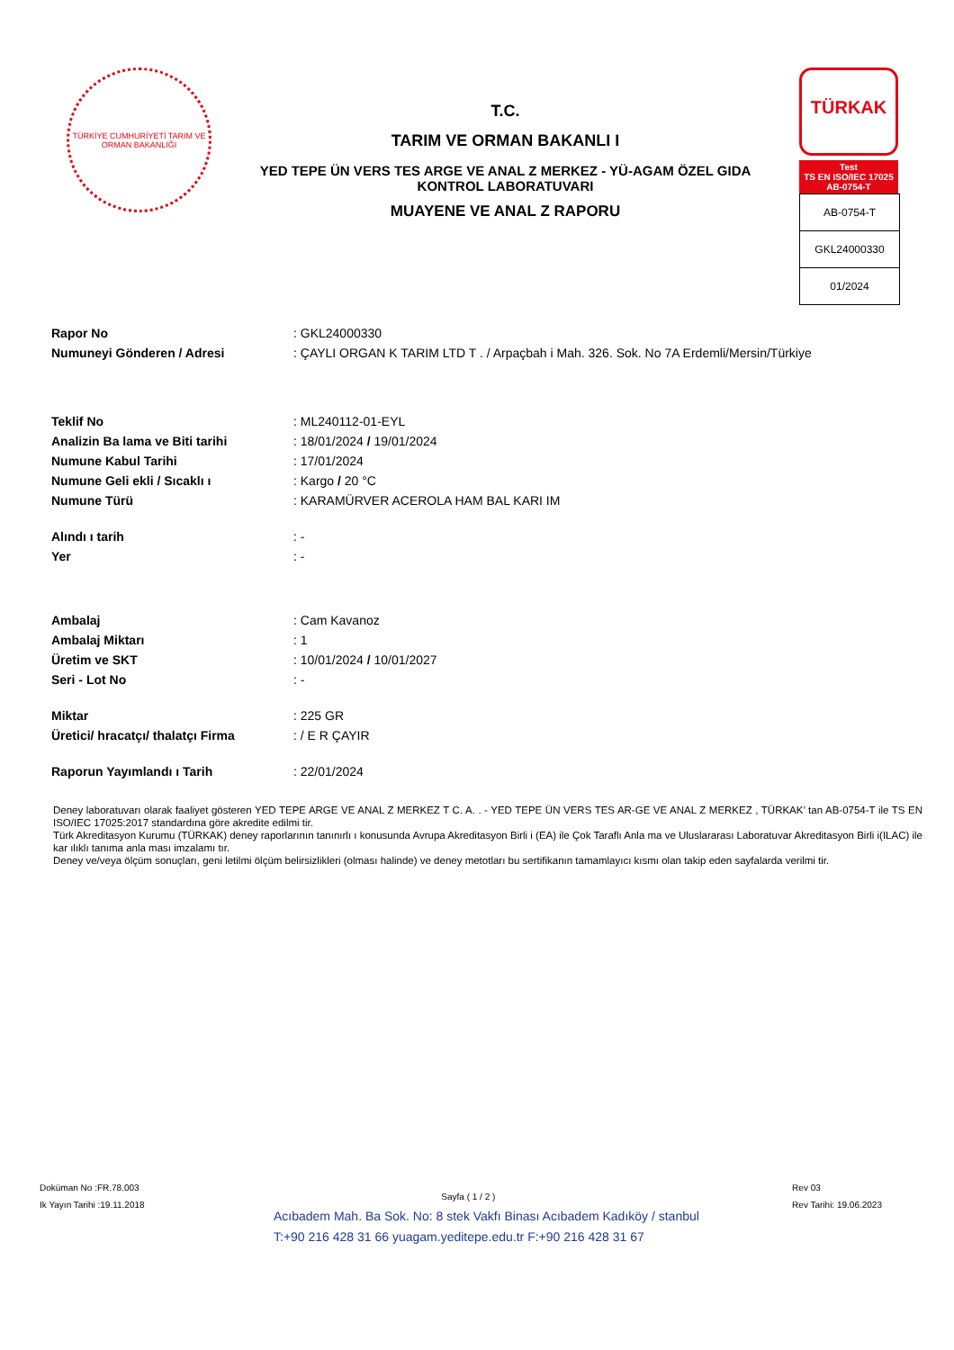TÜRKİYE CUMHURİYETİ TARIM VE ORMAN BAKANLIĞI
T.C.
TARIM VE ORMAN BAKANLI I
YED TEPE ÜN VERS TES ARGE VE ANAL Z MERKEZ - YÜ-AGAM ÖZEL GIDA
KONTROL LABORATUVARI
MUAYENE VE ANAL Z RAPORU
TÜRKAK
Test
TS EN ISO/IEC 17025
AB-0754-T
| AB-0754-T |
| GKL24000330 |
| 01/2024 |
| Rapor No | : GKL24000330 |
| Numuneyi Gönderen / Adresi | : ÇAYLI ORGAN K TARIM LTD T . / Arpaçbah i Mah. 326. Sok. No 7A Erdemli/Mersin/Türkiye |
| Teklif No | : ML240112-01-EYL |
| Analizin Ba lama ve Biti tarihi | : 18/01/2024 / 19/01/2024 |
| Numune Kabul Tarihi | : 17/01/2024 |
| Numune Geli ekli / Sıcaklı ı | : Kargo / 20 °C |
| Numune Türü | : KARAMÜRVER ACEROLA HAM BAL KARI IM |
| Alındı ı tarih | : - |
| Yer | : - |
| Ambalaj | : Cam Kavanoz |
| Ambalaj Miktarı | : 1 |
| Üretim ve SKT | : 10/01/2024 / 10/01/2027 |
| Seri - Lot No | : - |
| Miktar | : 225 GR |
| Üretici/ hracatçı/ thalatçı Firma | : / E R ÇAYIR |
| Raporun Yayımlandı ı Tarih | : 22/01/2024 |
Deney laboratuvarı olarak faaliyet gösteren YED TEPE ARGE VE ANAL Z MERKEZ T C. A. . - YED TEPE ÜN VERS TES AR-GE VE ANAL Z MERKEZ , TÜRKAK’ tan AB-0754-T ile TS EN ISO/IEC 17025:2017 standardına göre akredite edilmi tir.
Türk Akreditasyon Kurumu (TÜRKAK) deney raporlarının tanınırlı ı konusunda Avrupa Akreditasyon Birli i (EA) ile Çok Taraflı Anla ma ve Uluslararası Laboratuvar Akreditasyon Birli i(ILAC) ile kar ılıklı tanıma anla ması imzalamı tır.
Deney ve/veya ölçüm sonuçları, geni letilmi ölçüm belirsizlikleri (olması halinde) ve deney metotları bu sertifikanın tamamlayıcı kısmı olan takip eden sayfalarda verilmi tir.
Doküman No :FR.78.003
Ik Yayın Tarihi :19.11.2018
Sayfa ( 1 / 2 )
Rev 03
Rev Tarihi: 19.06.2023
Acıbadem Mah. Ba Sok. No: 8 stek Vakfı Binası Acıbadem Kadıköy / stanbul
T:+90 216 428 31 66 yuagam.yeditepe.edu.tr F:+90 216 428 31 67